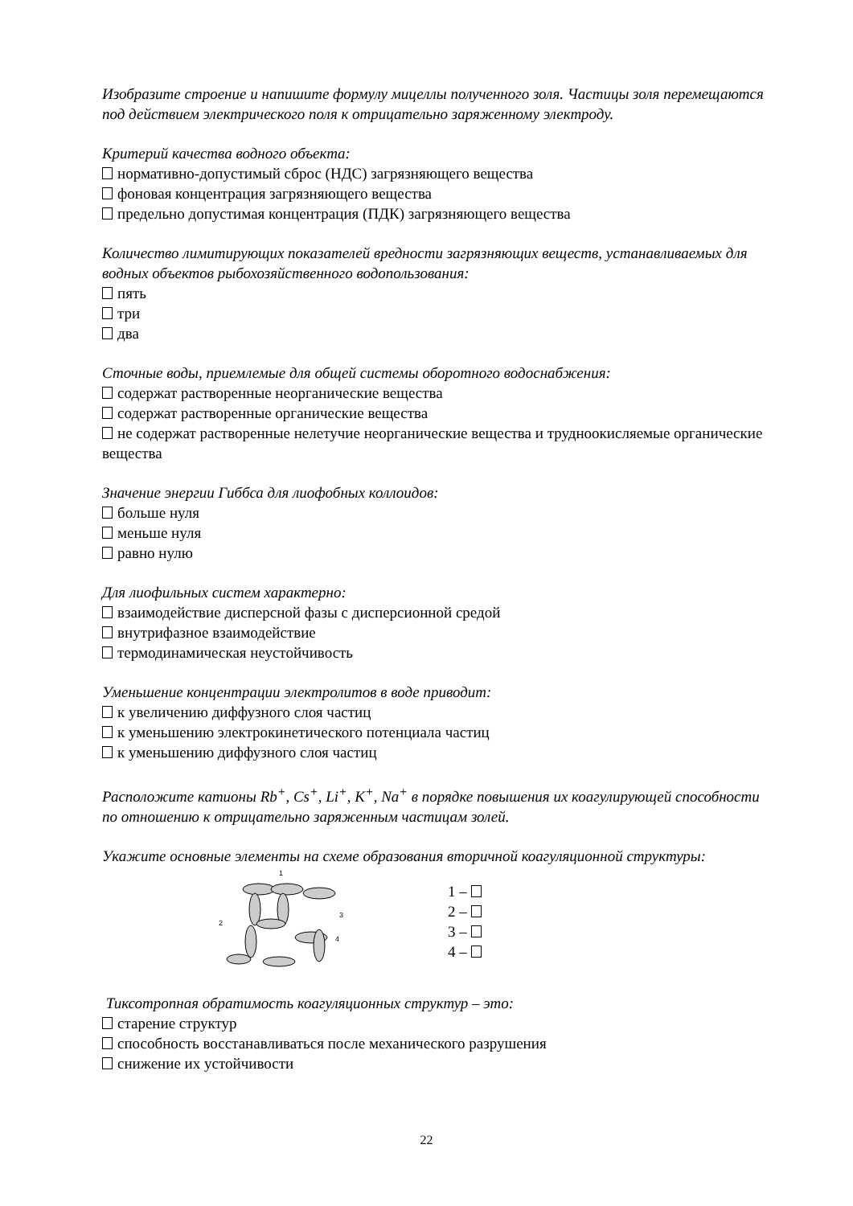Изобразите строение и напишите формулу мицеллы полученного золя. Частицы золя перемещаются под действием электрического поля к отрицательно заряженному электроду.
Критерий качества водного объекта:
нормативно-допустимый сброс (НДС) загрязняющего вещества
фоновая концентрация загрязняющего вещества
предельно допустимая концентрация (ПДК) загрязняющего вещества
Количество лимитирующих показателей вредности загрязняющих веществ, устанавливаемых для водных объектов рыбохозяйственного водопользования:
пять
три
два
Сточные воды, приемлемые для общей системы оборотного водоснабжения:
содержат растворенные неорганические вещества
содержат растворенные органические вещества
не содержат растворенные нелетучие неорганические вещества и трудноокисляемые органические вещества
Значение энергии Гиббса для лиофобных коллоидов:
больше нуля
меньше нуля
равно нулю
Для лиофильных систем характерно:
взаимодействие дисперсной фазы с дисперсионной средой
внутрифазное взаимодействие
термодинамическая неустойчивость
Уменьшение концентрации электролитов в воде приводит:
к увеличению диффузного слоя частиц
к уменьшению электрокинетического потенциала частиц
к уменьшению диффузного слоя частиц
Расположите катионы Rb<sup>+</sup>, Cs<sup>+</sup>, Li<sup>+</sup>, K<sup>+</sup>, Na<sup>+</sup> в порядке повышения их коагулирующей способности по отношению к отрицательно заряженным частицам золей.
Укажите основные элементы на схеме образования вторичной коагуляционной структуры:
1
2
3
4
1 –
2 –
3 –
4 –
Тиксотропная обратимость коагуляционных структур – это:
старение структур
способность восстанавливаться после механического разрушения
снижение их устойчивости
22